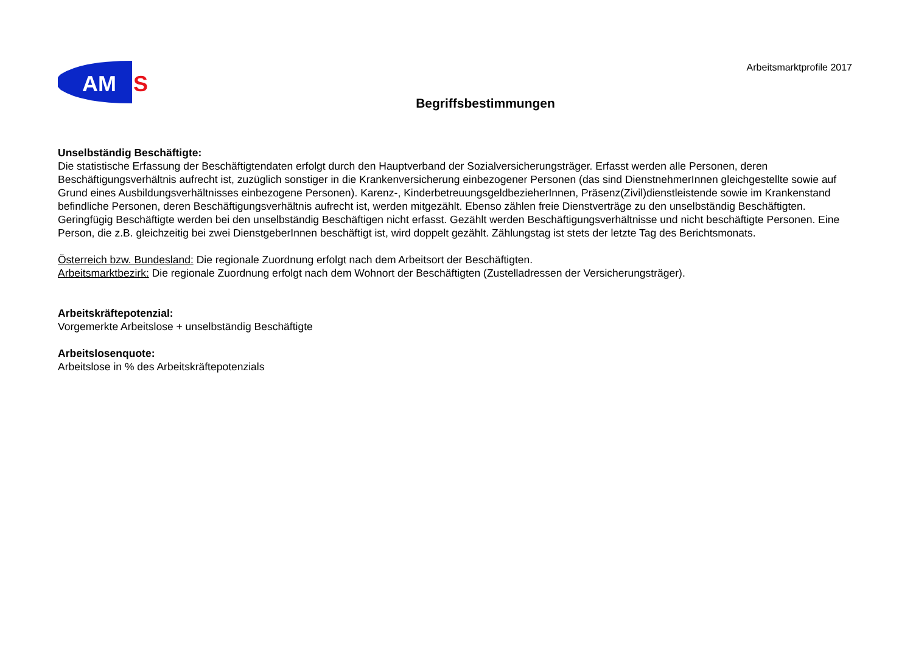AM
S
Arbeitsmarktprofile 2017
Begriffsbestimmungen
Unselbständig Beschäftigte:
Die statistische Erfassung der Beschäftigtendaten erfolgt durch den Hauptverband der Sozialversicherungsträger. Erfasst werden alle Personen, deren Beschäftigungsverhältnis aufrecht ist, zuzüglich sonstiger in die Krankenversicherung einbezogener Personen (das sind DienstnehmerInnen gleichgestellte sowie auf Grund eines Ausbildungsverhältnisses einbezogene Personen). Karenz-, KinderbetreuungsgeldbezieherInnen, Präsenz(Zivil)dienstleistende sowie im Krankenstand befindliche Personen, deren Beschäftigungsverhältnis aufrecht ist, werden mitgezählt. Ebenso zählen freie Dienstverträge zu den unselbständig Beschäftigten. Geringfügig Beschäftigte werden bei den unselbständig Beschäftigen nicht erfasst. Gezählt werden Beschäftigungsverhältnisse und nicht beschäftigte Personen. Eine Person, die z.B. gleichzeitig bei zwei DienstgeberInnen beschäftigt ist, wird doppelt gezählt. Zählungstag ist stets der letzte Tag des Berichtsmonats.
Österreich bzw. Bundesland: Die regionale Zuordnung erfolgt nach dem Arbeitsort der Beschäftigten.
Arbeitsmarktbezirk: Die regionale Zuordnung erfolgt nach dem Wohnort der Beschäftigten (Zustelladressen der Versicherungsträger).
Arbeitskräftepotenzial:
Vorgemerkte Arbeitslose + unselbständig Beschäftigte
Arbeitslosenquote:
Arbeitslose in % des Arbeitskräftepotenzials